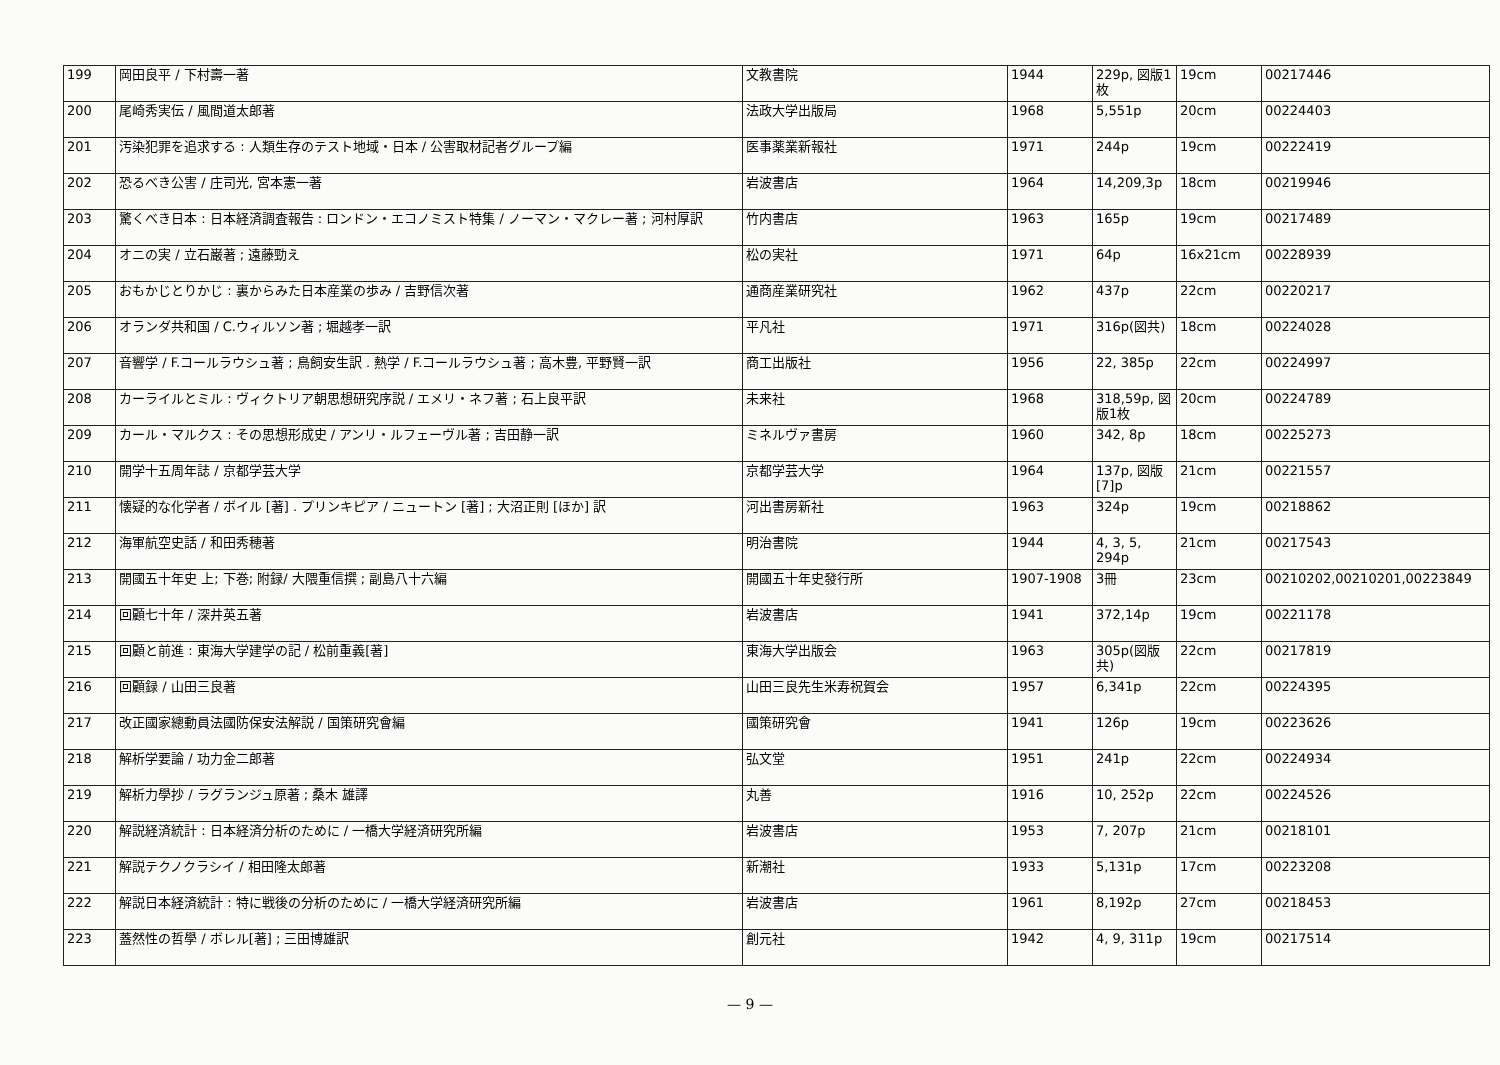| 199 | 岡田良平 / 下村壽一著 | 文教書院 | 1944 | 229p, 図版1枚 | 19cm | 00217446 |
| 200 | 尾崎秀実伝 / 風間道太郎著 | 法政大学出版局 | 1968 | 5,551p | 20cm | 00224403 |
| 201 | 汚染犯罪を追求する : 人類生存のテスト地域・日本 / 公害取材記者グループ編 | 医事薬業新報社 | 1971 | 244p | 19cm | 00222419 |
| 202 | 恐るべき公害 / 庄司光, 宮本憲一著 | 岩波書店 | 1964 | 14,209,3p | 18cm | 00219946 |
| 203 | 驚くべき日本 : 日本経済調査報告 : ロンドン・エコノミスト特集 / ノーマン・マクレー著 ; 河村厚訳 | 竹内書店 | 1963 | 165p | 19cm | 00217489 |
| 204 | オニの実 / 立石巌著 ; 遠藤勁え | 松の実社 | 1971 | 64p | 16x21cm | 00228939 |
| 205 | おもかじとりかじ : 裏からみた日本産業の歩み / 吉野信次著 | 通商産業研究社 | 1962 | 437p | 22cm | 00220217 |
| 206 | オランダ共和国 / C.ウィルソン著 ; 堀越孝一訳 | 平凡社 | 1971 | 316p(図共) | 18cm | 00224028 |
| 207 | 音響学 / F.コールラウシュ著 ; 鳥飼安生訳 . 熱学 / F.コールラウシュ著 ; 高木豊, 平野賢一訳 | 商工出版社 | 1956 | 22, 385p | 22cm | 00224997 |
| 208 | カーライルとミル : ヴィクトリア朝思想研究序説 / エメリ・ネフ著 ; 石上良平訳 | 未来社 | 1968 | 318,59p, 図版1枚 | 20cm | 00224789 |
| 209 | カール・マルクス : その思想形成史 / アンリ・ルフェーヴル著 ; 吉田静一訳 | ミネルヴァ書房 | 1960 | 342, 8p | 18cm | 00225273 |
| 210 | 開学十五周年誌 / 京都学芸大学 | 京都学芸大学 | 1964 | 137p, 図版[7]p | 21cm | 00221557 |
| 211 | 懐疑的な化学者 / ボイル [著] . プリンキピア / ニュートン [著] ; 大沼正則 [ほか] 訳 | 河出書房新社 | 1963 | 324p | 19cm | 00218862 |
| 212 | 海軍航空史話 / 和田秀穂著 | 明治書院 | 1944 | 4, 3, 5, 294p | 21cm | 00217543 |
| 213 | 開國五十年史 上; 下巻; 附録/ 大隈重信撰 ; 副島八十六編 | 開國五十年史發行所 | 1907-1908 | 3冊 | 23cm | 00210202,00210201,00223849 |
| 214 | 回顧七十年 / 深井英五著 | 岩波書店 | 1941 | 372,14p | 19cm | 00221178 |
| 215 | 回顧と前進 : 東海大学建学の記 / 松前重義[著] | 東海大学出版会 | 1963 | 305p(図版共) | 22cm | 00217819 |
| 216 | 回顧録 / 山田三良著 | 山田三良先生米寿祝賀会 | 1957 | 6,341p | 22cm | 00224395 |
| 217 | 改正國家總動員法國防保安法解説 / 国策研究會編 | 國策研究會 | 1941 | 126p | 19cm | 00223626 |
| 218 | 解析学要論 / 功力金二郎著 | 弘文堂 | 1951 | 241p | 22cm | 00224934 |
| 219 | 解析力學抄 / ラグランジュ原著 ; 桑木 雄譯 | 丸善 | 1916 | 10, 252p | 22cm | 00224526 |
| 220 | 解説経済統計 : 日本経済分析のために / 一橋大学経済研究所編 | 岩波書店 | 1953 | 7, 207p | 21cm | 00218101 |
| 221 | 解説テクノクラシイ / 相田隆太郎著 | 新潮社 | 1933 | 5,131p | 17cm | 00223208 |
| 222 | 解説日本経済統計 : 特に戦後の分析のために / 一橋大学経済研究所編 | 岩波書店 | 1961 | 8,192p | 27cm | 00218453 |
| 223 | 蓋然性の哲學 / ボレル[著] ; 三田博雄訳 | 創元社 | 1942 | 4, 9, 311p | 19cm | 00217514 |
— 9 —